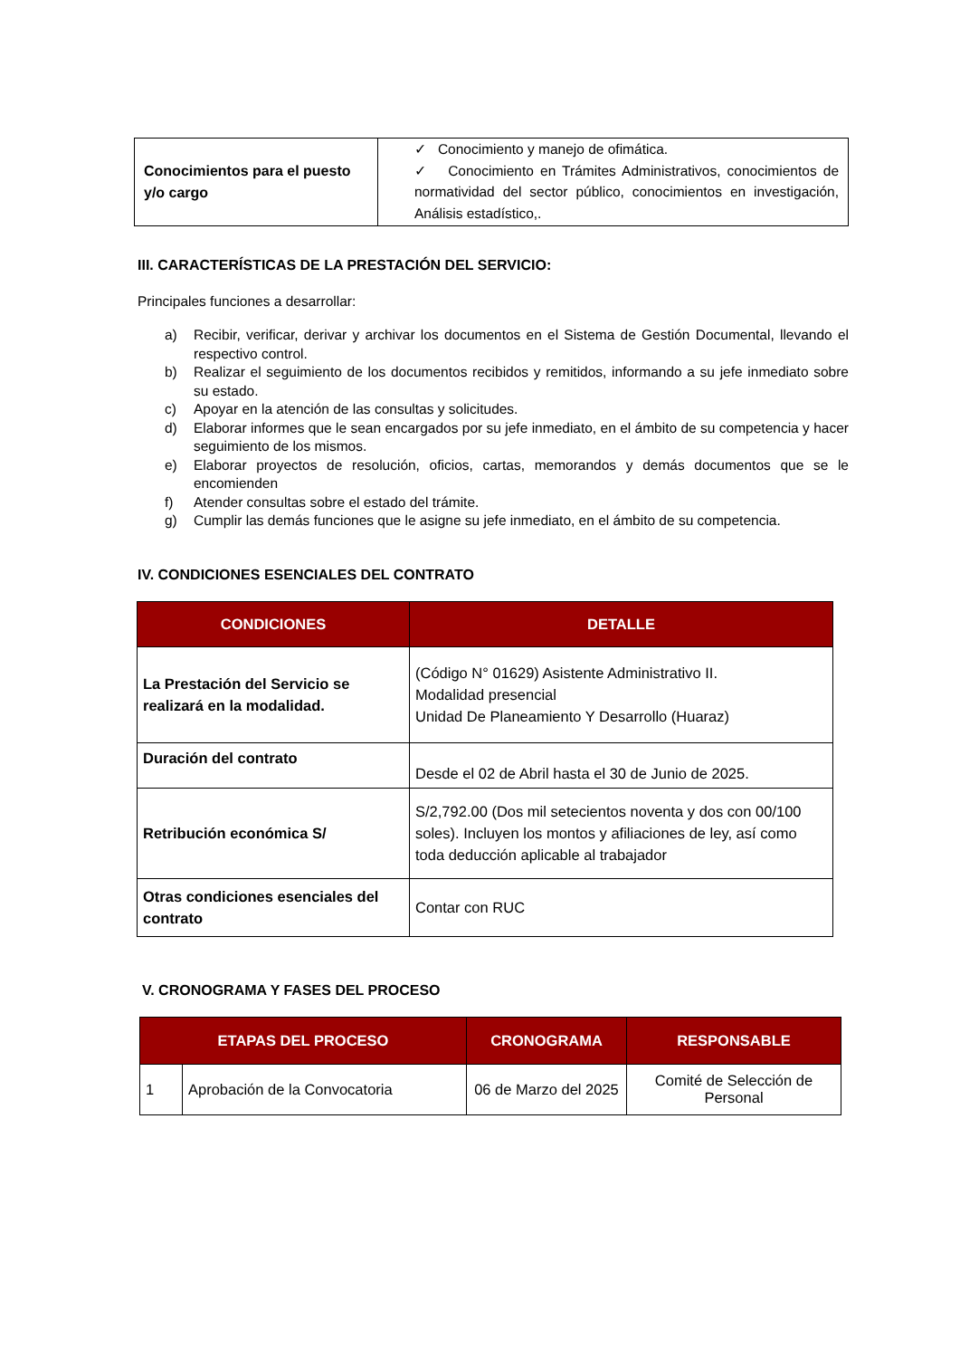| Conocimientos para el puesto y/o cargo | ✓ Conocimiento y manejo de ofimática. ✓ Conocimiento en Trámites Administrativos, conocimientos de normatividad del sector público, conocimientos en investigación, Análisis estadístico,. |
III. CARACTERÍSTICAS DE LA PRESTACIÓN DEL SERVICIO:
Principales funciones a desarrollar:
a) Recibir, verificar, derivar y archivar los documentos en el Sistema de Gestión Documental, llevando el respectivo control.
b) Realizar el seguimiento de los documentos recibidos y remitidos, informando a su jefe inmediato sobre su estado.
c) Apoyar en la atención de las consultas y solicitudes.
d) Elaborar informes que le sean encargados por su jefe inmediato, en el ámbito de su competencia y hacer seguimiento de los mismos.
e) Elaborar proyectos de resolución, oficios, cartas, memorandos y demás documentos que se le encomienden
f) Atender consultas sobre el estado del trámite.
g) Cumplir las demás funciones que le asigne su jefe inmediato, en el ámbito de su competencia.
IV. CONDICIONES ESENCIALES DEL CONTRATO
| CONDICIONES | DETALLE |
| --- | --- |
| La Prestación del Servicio se realizará en la modalidad. | (Código N° 01629) Asistente Administrativo II. Modalidad presencial Unidad De Planeamiento Y Desarrollo (Huaraz) |
| Duración del contrato | Desde el 02 de Abril hasta el 30 de Junio de 2025. |
| Retribución económica S/ | S/2,792.00 (Dos mil setecientos noventa y dos con 00/100 soles). Incluyen los montos y afiliaciones de ley, así como toda deducción aplicable al trabajador |
| Otras condiciones esenciales del contrato | Contar con RUC |
V. CRONOGRAMA Y FASES DEL PROCESO
| ETAPAS DEL PROCESO | | CRONOGRAMA | RESPONSABLE |
| --- | --- | --- | --- |
| 1 | Aprobación de la Convocatoria | 06 de Marzo del 2025 | Comité de Selección de Personal |